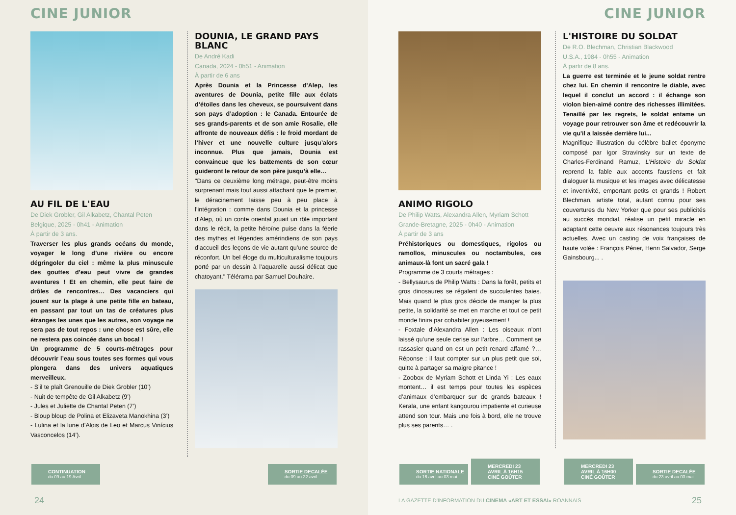CINE JUNIOR
AU FIL DE L'EAU
De Diek Grobler, Gil Alkabetz, Chantal Peten
Belgique, 2025 - 0h41 - Animation
À partir de 3 ans.
Traverser les plus grands océans du monde, voyager le long d’une rivière ou encore dégringoler du ciel : même la plus minuscule des gouttes d’eau peut vivre de grandes aventures ! Et en chemin, elle peut faire de drôles de rencontres… Des vacanciers qui jouent sur la plage à une petite fille en bateau, en passant par tout un tas de créatures plus étranges les unes que les autres, son voyage ne sera pas de tout repos : une chose est sûre, elle ne restera pas coincée dans un bocal !
Un programme de 5 courts-métrages pour découvrir l’eau sous toutes ses formes qui vous plongera dans des univers aquatiques merveilleux.
- S’il te plaît Grenouille de Diek Grobler (10’)
- Nuit de tempête de Gil Alkabetz (9’)
- Jules et Juliette de Chantal Peten (7’)
- Bloup bloup de Polina et Elizaveta Manokhina (3’)
- Lulina et la lune d'Alois de Leo et Marcus Vinícius Vasconcelos (14’).
DOUNIA, LE GRAND PAYS BLANC
De André Kadi
Canada, 2024 - 0h51 - Animation
À partir de 6 ans
Après Dounia et la Princesse d’Alep, les aventures de Dounia, petite fille aux éclats d’étoiles dans les cheveux, se poursuivent dans son pays d’adoption : le Canada. Entourée de ses grands-parents et de son amie Rosalie, elle affronte de nouveaux défis : le froid mordant de l’hiver et une nouvelle culture jusqu’alors inconnue. Plus que jamais, Dounia est convaincue que les battements de son cœur guideront le retour de son père jusqu’à elle…
"Dans ce deuxième long métrage, peut-être moins surprenant mais tout aussi attachant que le premier, le déracinement laisse peu à peu place à l’intégration : comme dans Dounia et la princesse d’Alep, où un conte oriental jouait un rôle important dans le récit, la petite héroïne puise dans la féerie des mythes et légendes amérindiens de son pays d’accueil des leçons de vie autant qu’une source de réconfort. Un bel éloge du multiculturalisme toujours porté par un dessin à l’aquarelle aussi délicat que chatoyant." Télérama par Samuel Douhaire.
CONTINUATION
du 09 au 19 Avril
SORTIE DECALÉE
du 09 au 22 avril
24
CINE JUNIOR
ANIMO RIGOLO
De Philip Watts, Alexandra Allen, Myriam Schott
Grande-Bretagne, 2025 - 0h40 - Animation
À partir de 3 ans
Préhistoriques ou domestiques, rigolos ou ramollos, minuscules ou noctambules, ces animaux-là font un sacré gala !
Programme de 3 courts métrages :
- Bellysaurus de Philip Watts : Dans la forêt, petits et gros dinosaures se régalent de succulentes baies. Mais quand le plus gros décide de manger la plus petite, la solidarité se met en marche et tout ce petit monde finira par cohabiter joyeusement !
- Foxtale d'Alexandra Allen : Les oiseaux n’ont laissé qu’une seule cerise sur l’arbre… Comment se rassasier quand on est un petit renard affamé ?… Réponse : il faut compter sur un plus petit que soi, quitte à partager sa maigre pitance !
- Zoobox de Myriam Schott et Linda Yi : Les eaux montent… il est temps pour toutes les espèces d’animaux d’embarquer sur de grands bateaux ! Kerala, une enfant kangourou impatiente et curieuse attend son tour. Mais une fois à bord, elle ne trouve plus ses parents… .
L'HISTOIRE DU SOLDAT
De R.O. Blechman, Christian Blackwood
U.S.A., 1984 - 0h55 - Animation
À partir de 8 ans.
La guerre est terminée et le jeune soldat rentre chez lui. En chemin il rencontre le diable, avec lequel il conclut un accord : il échange son violon bien-aimé contre des richesses illimitées. Tenaillé par les regrets, le soldat entame un voyage pour retrouver son âme et redécouvrir la vie qu'il a laissée derrière lui...
Magnifique illustration du célèbre ballet éponyme composé par Igor Stravinsky sur un texte de Charles-Ferdinand Ramuz, L’Histoire du Soldat reprend la fable aux accents faustiens et fait dialoguer la musique et les images avec délicatesse et inventivité, emportant petits et grands ! Robert Blechman, artiste total, autant connu pour ses couvertures du New Yorker que pour ses publicités au succès mondial, réalise un petit miracle en adaptant cette oeuvre aux résonances toujours très actuelles. Avec un casting de voix françaises de haute volée : François Périer, Henri Salvador, Serge Gainsbourg... .
SORTIE NATIONALE
du 16 avril au 03 mai
MERCREDI 23 AVRIL À 16H15
CINÉ GOÛTER
MERCREDI 23 AVRIL À 16H00
CINÉ GOÛTER
SORTIE DECALÉE
du 23 avril au 03 mai
LA GAZETTE D'INFORMATION DU CINEMA «ART ET ESSAI» ROANNAIS
25